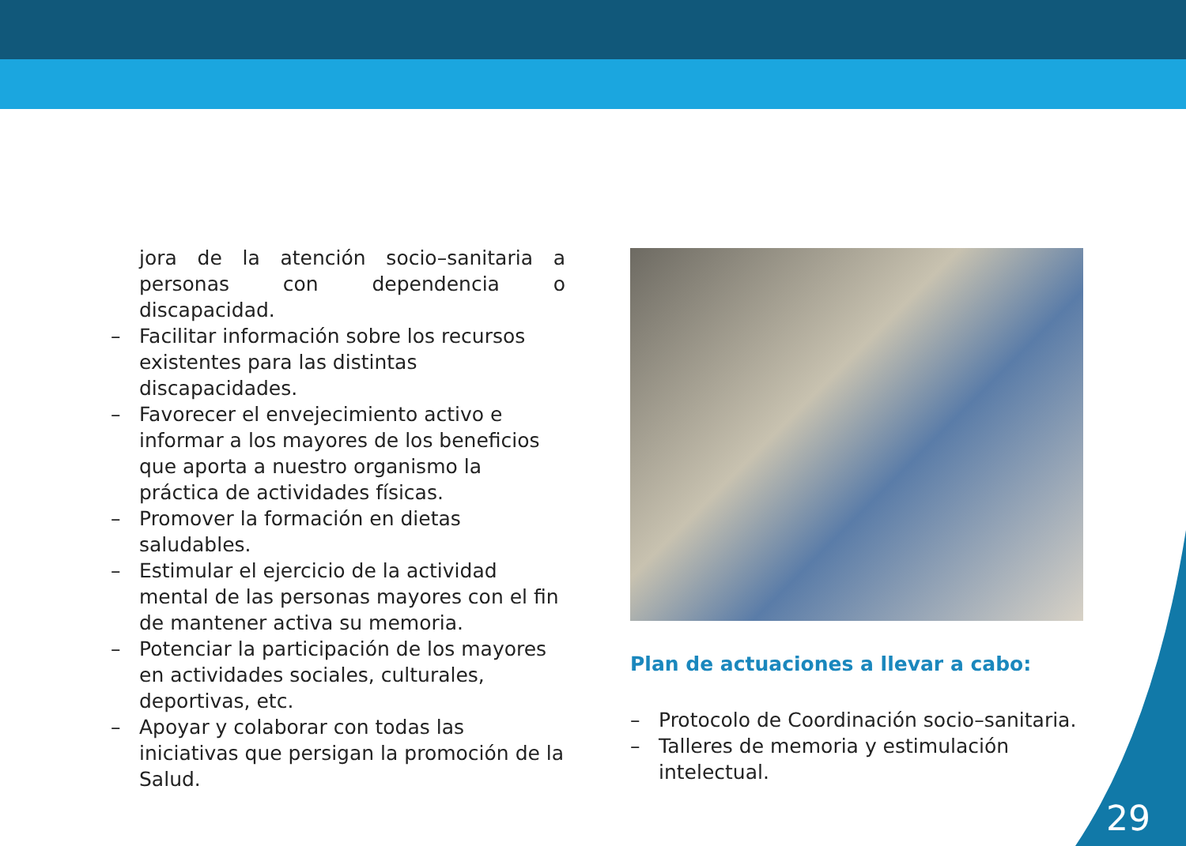jora de la atención socio–sanitaria a personas con dependencia o discapacidad.
– Facilitar información sobre los recursos existentes para las distintas discapacidades.
– Favorecer el envejecimiento activo e informar a los mayores de los beneficios que aporta a nuestro organismo la práctica de actividades físicas.
– Promover la formación en dietas saludables.
– Estimular el ejercicio de la actividad mental de las personas mayores con el fin de mantener activa su memoria.
– Potenciar la participación de los mayores en actividades sociales, culturales, deportivas, etc.
– Apoyar y colaborar con todas las iniciativas que persigan la promoción de la Salud.
Plan de actuaciones a llevar a cabo:
– Protocolo de Coordinación socio–sanitaria.
– Talleres de memoria y estimulación intelectual.
29